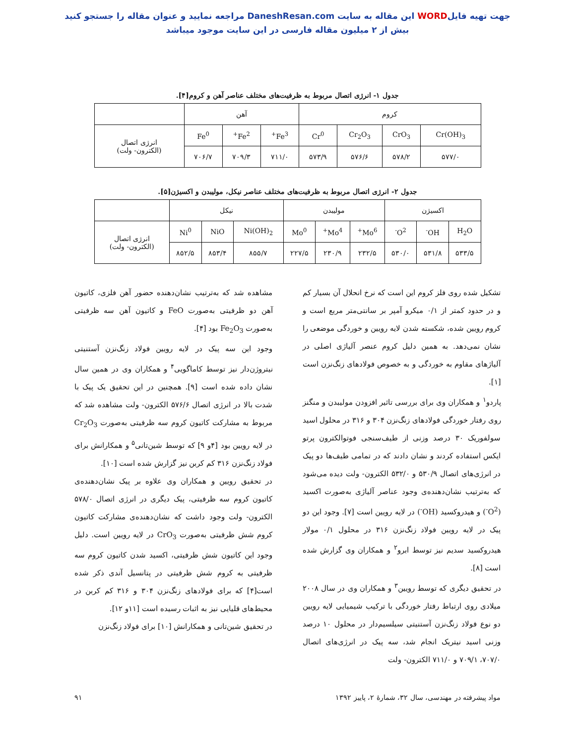جهت تهیه فایلWORD این مقاله به سایت DaneshResan.com مراجعه نمایید و عنوان مقاله را جستجو کنید
بیش از ۲ میلیون مقاله فارسی در این سایت موجود میباشد
جدول ۱- انرژی اتصال مربوط به ظرفیت‌های مختلف عناصر آهن و کروم[۴].
| کروم | | | | آهن | | | |
| --- | --- | --- | --- | --- | --- | --- | --- |
| Cr(OH)<sub>3</sub> | CrO<sub>3</sub> | Cr<sub>2</sub>O<sub>3</sub> | Cr<sup>0</sup> | Fe<sup>3+</sup> | Fe<sup>2+</sup> | Fe<sup>0</sup> | انرژی اتصال (الکترون- ولت) |
| ۵۷۷/۰ | ۵۷۸/۲ | ۵۷۶/۶ | ۵۷۳/۹ | ۷۱۱/۰ | ۷۰۹/۳ | ۷۰۶/۷ | |
جدول ۲- انرژی اتصال مربوط به ظرفیت‌های مختلف عناصر نیکل، مولیبدن و اکسیژن[۵].
| اکسیژن | | | مولیبدن | | | نیکل | | | |
| --- | --- | --- | --- | --- | --- | --- | --- | --- | --- |
| H<sub>2</sub>O | OH<sup>-</sup> | O<sup>2-</sup> | Mo<sup>6+</sup> | Mo<sup>4+</sup> | Mo<sup>0</sup> | Ni(OH)<sub>2</sub> | NiO | Ni<sup>0</sup> | انرژی اتصال (الکترون- ولت) |
| ۵۳۳/۵ | ۵۳۱/۸ | ۵۳۰/۰ | ۲۳۲/۵ | ۲۳۰/۹ | ۲۲۷/۵ | ۸۵۵/۷ | ۸۵۳/۴ | ۸۵۲/۵ | |
تشکیل شده روی فلز کروم این است که نرخ انحلال آن بسیار کم و در حدود کمتر از ۰/۱ میکرو آمپر بر سانتی‌متر مربع است و کروم رویین شده، شکسته شدن لایه رویین و خوردگی موضعی را نشان نمی‌دهد. به همین دلیل کروم عنصر آلیاژی اصلی در آلیاژهای مقاوم به خوردگی و به خصوص فولادهای زنگ‌نزن است [۱].
پاردو<sup>۱</sup> و همکاران وی برای بررسی تاثیر افزودن مولیبدن و منگنز روی رفتار خوردگی فولادهای زنگ‌نزن ۳۰۴ و ۳۱۶ در محلول اسید سولفوریک ۳۰ درصد وزنی از طیف‌سنجی فوتوالکترون پرتو ایکس استفاده کردند و نشان دادند که در تمامی طیف‌ها دو پیک در انرژی‌های اتصال ۵۳۰/۹ و ۵۳۲/۰ الکترون- ولت دیده می‌شود که به‌ترتیب نشان‌دهنده‌ی وجود عناصر آلیاژی به‌صورت اکسید (O<sup>2-</sup>) و هیدروکسید (OH<sup>-</sup>) در لایه رویین است [۷]. وجود این دو پیک در لایه رویین فولاد زنگ‌نزن ۳۱۶ در محلول ۰/۱ مولار هیدروکسید سدیم نیز توسط ابرو<sup>۲</sup> و همکاران وی گزارش شده است [۸].
در تحقیق دیگری که توسط رویین<sup>۳</sup> و همکاران وی در سال ۲۰۰۸ میلادی روی ارتباط رفتار خوردگی با ترکیب شیمیایی لایه رویین دو نوع فولاد زنگ‌نزن آستنیتی سیلسیم‌دار در محلول ۱۰ درصد وزنی اسید نیتریک انجام شد، سه پیک در انرژی‌های اتصال ۷۰۷/۰، ۷۰۹/۱ و ۷۱۱/۰ الکترون- ولت
مشاهده شد که به‌ترتیب نشان‌دهنده حضور آهن فلزی، کاتیون آهن دو ظرفیتی به‌صورت FeO و کاتیون آهن سه ظرفیتی به‌صورت Fe<sub>2</sub>O<sub>3</sub> بود [۴].
وجود این سه پیک در لایه رویین فولاد زنگ‌نزن آستنیتی نیتروژن‌دار نیز توسط کاماگویی<sup>۴</sup> و همکاران وی در همین سال نشان داده شده است [۹]. همچنین در این تحقیق یک پیک با شدت بالا در انرژی اتصال ۵۷۶/۶ الکترون- ولت مشاهده شد که مربوط به مشارکت کاتیون کروم سه ظرفیتی به‌صورت Cr<sub>2</sub>O<sub>3</sub> در لایه رویین بود [۴و ۹] که توسط شین‌تانی<sup>۵</sup> و همکارانش برای فولاد زنگ‌نزن ۳۱۶ کم کربن نیز گزارش شده است [۱۰].
در تحقیق رویین و همکاران وی علاوه بر پیک نشان‌دهنده‌ی کاتیون کروم سه ظرفیتی، پیک دیگری در انرژی اتصال ۵۷۸/۰ الکترون- ولت وجود داشت که نشان‌دهنده‌ی مشارکت کاتیون کروم شش ظرفیتی به‌صورت CrO<sub>3</sub> در لایه رویین است. دلیل وجود این کاتیون شش ظرفیتی، اکسید شدن کاتیون کروم سه ظرفیتی به کروم شش ظرفیتی در پتانسیل آندی ذکر شده است[۴] که برای فولادهای زنگ‌نزن ۳۰۴ و ۳۱۶ کم کربن در محیط‌های قلیایی نیز به اثبات رسیده است [۱۱و ۱۲].
در تحقیق شین‌تانی و همکارانش [۱۰] برای فولاد زنگ‌نزن
مواد پیشرفته در مهندسی، سال ۳۲، شمارهٔ ۲، پاییز ۱۳۹۲ ۹۱